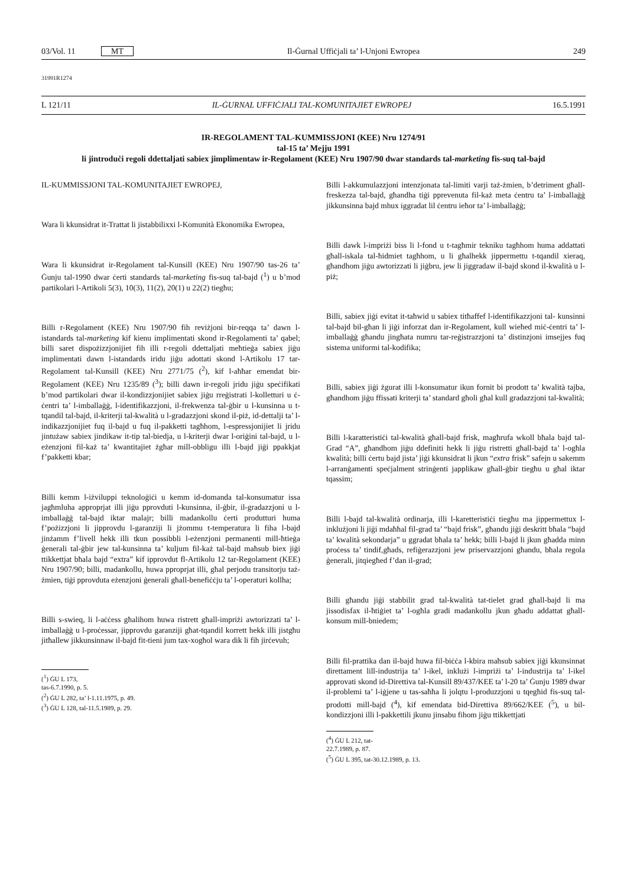03/Vol. 11 MT Il-Ġurnal Uffiċjali ta’ l-Unjoni Ewropea 249
31991R1274
L 121/11 IL-ĠURNAL UFFIĊJALI TAL-KOMUNITAJIET EWROPEJ 16.5.1991
IR-REGOLAMENT TAL-KUMMISSJONI (KEE) Nru 1274/91
tal-15 ta’ Mejju 1991
li jintroduċi regoli ddettaljati sabiex jimplimentaw ir-Regolament (KEE) Nru 1907/90 dwar standards tal-marketing fis-suq tal-bajd
IL-KUMMISSJONI TAL-KOMUNITAJIET EWROPEJ,
Wara li kkunsidrat it-Trattat li jistabbilixxi l-Komunità Ekonomika Ewropea,
Wara li kkunsidrat ir-Regolament tal-Kunsill (KEE) Nru 1907/90 tas-26 ta’ Ġunju tal-1990 dwar ċerti standards tal-marketing fis-suq tal-bajd (<sup>1</sup>) u b’mod partikolari l-Artikoli 5(3), 10(3), 11(2), 20(1) u 22(2) tiegħu;
Billi r-Regolament (KEE) Nru 1907/90 fih reviżjoni bir-reqqa ta’ dawn l-istandards tal-marketing kif kienu implimentati skond ir-Regolamenti ta’ qabel; billi saret dispożizzjonijiet fih illi r-regoli ddettaljati meħtieġa sabiex jiġu implimentati dawn l-istandards iridu jiġu adottati skond l-Artikolu 17 tar-Regolament tal-Kunsill (KEE) Nru 2771/75 (<sup>2</sup>), kif l-aħħar emendat bir-Regolament (KEE) Nru 1235/89 (<sup>3</sup>); billi dawn ir-regoli jridu jiġu speċifikati b’mod partikolari dwar il-kondizzjonijiet sabiex jiġu rreġistrati l-kolletturi u ċ-ċentri ta’ l-imballaġġ, l-identifikazzjoni, il-frekwenza tal-ġbir u l-kunsinna u t-tqandil tal-bajd, il-kriterji tal-kwalità u l-gradazzjoni skond il-piż, id-dettalji ta’ l-indikazzjonijiet fuq il-bajd u fuq il-pakketti tagħhom, l-espressjonijiet li jridu jintużaw sabiex jindikaw it-tip tal-biedja, u l-kriterji dwar l-oriġini tal-bajd, u l-eżenzjoni fil-każ ta’ kwantitajiet żgħar mill-obbligu illi l-bajd jiġi ppakkjat f’pakketti kbar;
Billi kemm l-iżviluppi teknoloġiċi u kemm id-domanda tal-konsumatur issa jagħmluha approprjat illi jiġu pprovduti l-kunsinna, il-ġbir, il-gradazzjoni u l-imballaġġ tal-bajd iktar malajr; billi madankollu ċerti produtturi huma f’pożizzjoni li jipprovdu l-garanziji li jżommu t-temperatura li fiha l-bajd jinżamm f’livell hekk illi tkun possibbli l-eżenzjoni permanenti mill-ħtieġa ġenerali tal-ġbir jew tal-kunsinna ta’ kuljum fil-każ tal-bajd maħsub biex jiġi ttikkettjat bħala bajd “extra” kif ipprovdut fl-Artikolu 12 tar-Regolament (KEE) Nru 1907/90; billi, madankollu, huwa pproprjat illi, għal perjodu transitorju taż-żmien, tiġi pprovduta eżenzjoni ġenerali għall-benefiċċju ta’ l-operaturi kollha;
Billi s-swieq, li l-aċċess għalihom huwa ristrett għall-impriżi awtorizzati ta’ l-imballaġġ u l-proċessar, jipprovdu garanziji għat-tqandil korrett hekk illi jistgħu jitħallew jikkunsinnaw il-bajd fit-tieni jum tax-xogħol wara dik li fih jirċevuh;
(<sup>1</sup>) ĠU L 173, tas-6.7.1990, p. 5.
(<sup>2</sup>) ĠU L 282, ta’ l-1.11.1975, p. 49.
(<sup>3</sup>) ĠU L 128, tal-11.5.1989, p. 29.
Billi l-akkumulazzjoni intenzjonata tal-limiti varji taż-żmien, b’detriment għall-freskezza tal-bajd, għandha tiġi pprevenuta fil-każ meta ċentru ta’ l-imballaġġ jikkunsinna bajd mhux iggradat lil ċentru ieħor ta’ l-imballaġġ;
Billi dawk l-impriżi biss li l-fond u t-tagħmir tekniku tagħhom huma addattati għall-iskala tal-ħidmiet tagħhom, u li għalhekk jippermettu t-tqandil xieraq, għandhom jiġu awtorizzati li jiġbru, jew li jiggradaw il-bajd skond il-kwalità u l-piż;
Billi, sabiex jiġi evitat it-taħwid u sabiex titħaffef l-identifikazzjoni tal- kunsinni tal-bajd bil-għan li jiġi inforzat dan ir-Regolament, kull wieħed miċ-ċentri ta’ l-imballaġġ għandu jingħata numru tar-reġistrazzjoni ta’ distinzjoni imsejjes fuq sistema uniformi tal-kodifika;
Billi, sabiex jiġi żgurat illi l-konsumatur ikun fornit bi prodott ta’ kwalità tajba, għandhom jiġu ffissati kriterji ta’ standard għoli għal kull gradazzjoni tal-kwalità;
Billi l-karatteristiċi tal-kwalità għall-bajd frisk, magħrufa wkoll bħala bajd tal-Grad “A”, għandhom jiġu ddefiniti hekk li jiġu ristretti għall-bajd ta’ l-ogħla kwalità; billi ċertu bajd jista’ jiġi kkunsidrat li jkun “extra frisk” safejn u sakemm l-arranġamenti speċjalment strinġenti japplikaw għall-ġbir tiegħu u għal iktar tqassim;
Billi l-bajd tal-kwalità ordinarja, illi l-karetteristiċi tiegħu ma jippermettux l-inklużjoni li jiġi mdaħħal fil-grad ta’ “bajd frisk”, għandu jiġi deskritt bħala “bajd ta’ kwalità sekondarja” u ggradat bħala ta’ hekk; billi l-bajd li jkun għadda minn proċess ta’ tindif,għads, refiġerazzjoni jew priservazzjoni għandu, bħala regola ġenerali, jitqiegħed f’dan il-grad;
Billi għandu jiġi stabbilit grad tal-kwalità tat-tielet grad għall-bajd li ma jissodisfax il-ħtiġiet ta’ l-ogħla gradi madankollu jkun għadu addattat għall-konsum mill-bniedem;
Billi fil-prattika dan il-bajd huwa fil-biċċa l-kbira maħsub sabiex jiġi kkunsinnat direttament lill-industrija ta’ l-ikel, inklużi l-impriżi ta’ l-industrija ta’ l-ikel approvati skond id-Direttiva tal-Kunsill 89/437/KEE ta’ l-20 ta’ Ġunju 1989 dwar il-problemi ta’ l-iġjene u tas-saħħa li jolqtu l-produzzjoni u tqegħid fis-suq tal-prodotti mill-bajd (<sup>4</sup>), kif emendata bid-Direttiva 89/662/KEE (<sup>5</sup>), u bil-kondizzjoni illi l-pakkettili jkunu jinsabu fihom jiġu ttikkettjati
(<sup>4</sup>) ĠU L 212, tat-22.7.1989, p. 87.
(<sup>5</sup>) ĠU L 395, tat-30.12.1989, p. 13.